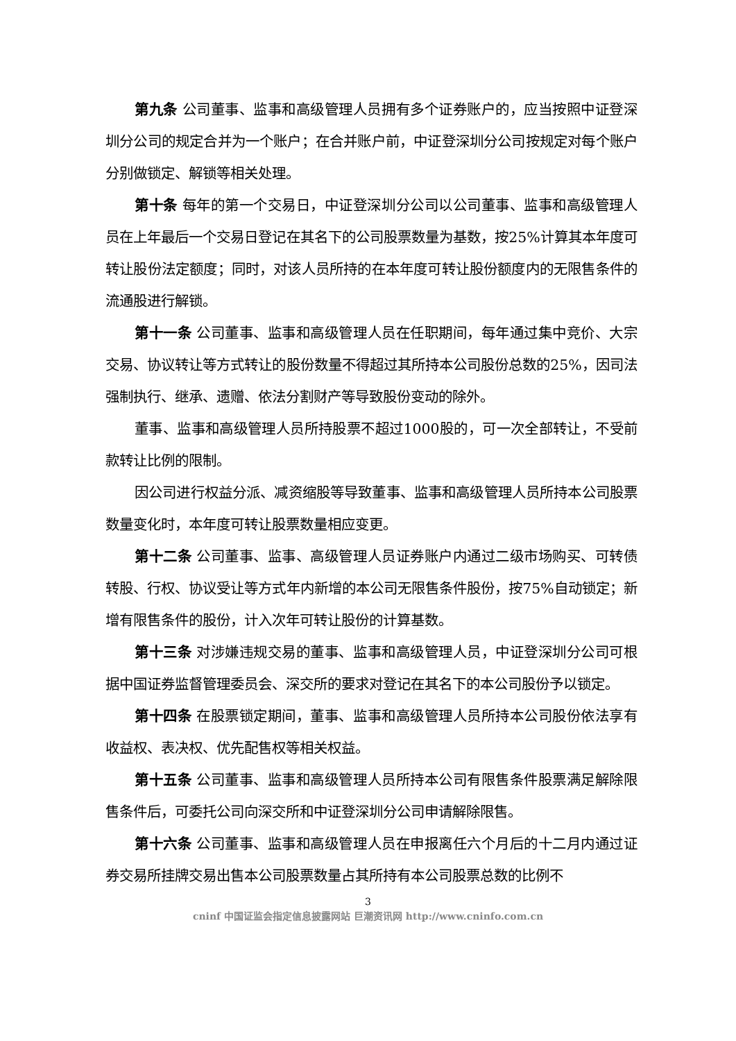第九条 公司董事、监事和高级管理人员拥有多个证券账户的，应当按照中证登深圳分公司的规定合并为一个账户；在合并账户前，中证登深圳分公司按规定对每个账户分别做锁定、解锁等相关处理。
第十条 每年的第一个交易日，中证登深圳分公司以公司董事、监事和高级管理人员在上年最后一个交易日登记在其名下的公司股票数量为基数，按25%计算其本年度可转让股份法定额度；同时，对该人员所持的在本年度可转让股份额度内的无限售条件的流通股进行解锁。
第十一条 公司董事、监事和高级管理人员在任职期间，每年通过集中竞价、大宗交易、协议转让等方式转让的股份数量不得超过其所持本公司股份总数的25%，因司法强制执行、继承、遗赠、依法分割财产等导致股份变动的除外。
董事、监事和高级管理人员所持股票不超过1000股的，可一次全部转让，不受前款转让比例的限制。
因公司进行权益分派、减资缩股等导致董事、监事和高级管理人员所持本公司股票数量变化时，本年度可转让股票数量相应变更。
第十二条 公司董事、监事、高级管理人员证券账户内通过二级市场购买、可转债转股、行权、协议受让等方式年内新增的本公司无限售条件股份，按75%自动锁定；新增有限售条件的股份，计入次年可转让股份的计算基数。
第十三条 对涉嫌违规交易的董事、监事和高级管理人员，中证登深圳分公司可根据中国证券监督管理委员会、深交所的要求对登记在其名下的本公司股份予以锁定。
第十四条 在股票锁定期间，董事、监事和高级管理人员所持本公司股份依法享有收益权、表决权、优先配售权等相关权益。
第十五条 公司董事、监事和高级管理人员所持本公司有限售条件股票满足解除限售条件后，可委托公司向深交所和中证登深圳分公司申请解除限售。
第十六条 公司董事、监事和高级管理人员在申报离任六个月后的十二月内通过证券交易所挂牌交易出售本公司股票数量占其所持有本公司股票总数的比例不
3
cninf 中国证监会指定信息披露网站 巨潮资讯网 http://www.cninfo.com.cn